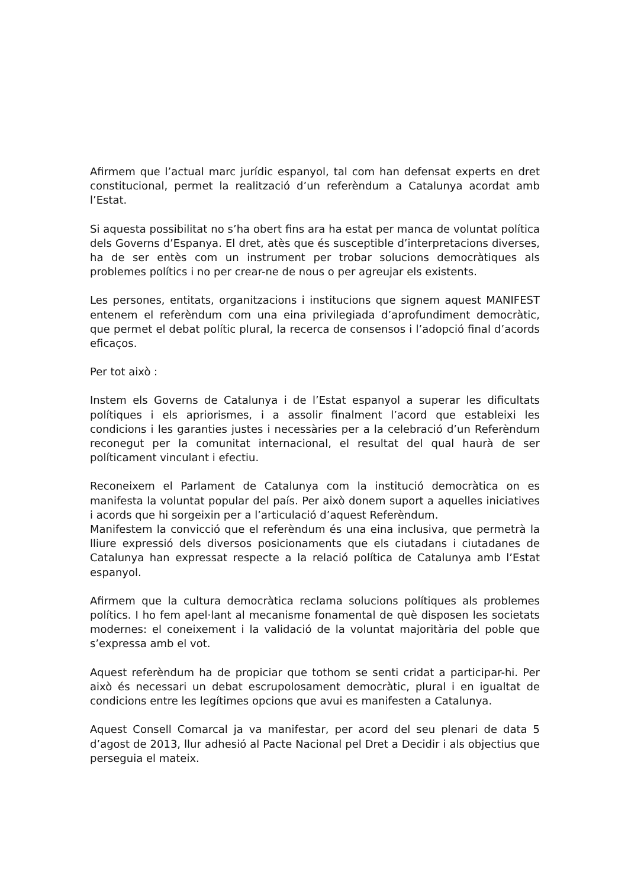Afirmem que l’actual marc jurídic espanyol, tal com han defensat experts en dret constitucional, permet la realització d’un referèndum a Catalunya acordat amb l’Estat.
Si aquesta possibilitat no s’ha obert fins ara ha estat per manca de voluntat política dels Governs d’Espanya. El dret, atès que és susceptible d’interpretacions diverses, ha de ser entès com un instrument per trobar solucions democràtiques als problemes polítics i no per crear-ne de nous o per agreujar els existents.
Les persones, entitats, organitzacions i institucions que signem aquest MANIFEST entenem el referèndum com una eina privilegiada d’aprofundiment democràtic, que permet el debat polític plural, la recerca de consensos i l’adopció final d’acords eficaços.
Per tot això :
Instem els Governs de Catalunya i de l’Estat espanyol a superar les dificultats polítiques i els apriorismes, i a assolir finalment l’acord que estableixi les condicions i les garanties justes i necessàries per a la celebració d’un Referèndum reconegut per la comunitat internacional, el resultat del qual haurà de ser políticament vinculant i efectiu.
Reconeixem el Parlament de Catalunya com la institució democràtica on es manifesta la voluntat popular del país. Per això donem suport a aquelles iniciatives i acords que hi sorgeixin per a l’articulació d’aquest Referèndum.
Manifestem la convicció que el referèndum és una eina inclusiva, que permetrà la lliure expressió dels diversos posicionaments que els ciutadans i ciutadanes de Catalunya han expressat respecte a la relació política de Catalunya amb l’Estat espanyol.
Afirmem que la cultura democràtica reclama solucions polítiques als problemes polítics. I ho fem apel·lant al mecanisme fonamental de què disposen les societats modernes: el coneixement i la validació de la voluntat majoritària del poble que s’expressa amb el vot.
Aquest referèndum ha de propiciar que tothom se senti cridat a participar-hi. Per això és necessari un debat escrupolosament democràtic, plural i en igualtat de condicions entre les legítimes opcions que avui es manifesten a Catalunya.
Aquest Consell Comarcal ja va manifestar, per acord del seu plenari de data 5 d’agost de 2013, llur adhesió al Pacte Nacional pel Dret a Decidir i als objectius que perseguia el mateix.